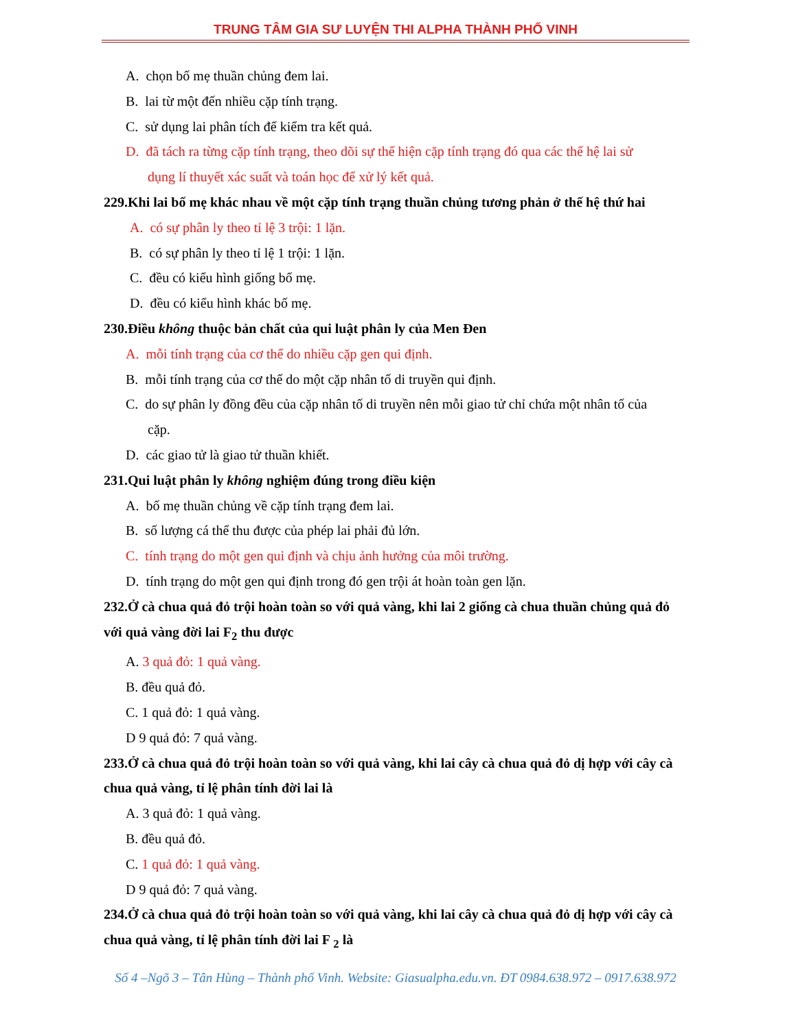TRUNG TÂM GIA SƯ LUYỆN THI ALPHA THÀNH PHỐ VINH
A. chọn bố mẹ thuần chủng đem lai.
B. lai từ một đến nhiều cặp tính trạng.
C. sử dụng lai phân tích để kiểm tra kết quả.
D. đã tách ra từng cặp tính trạng, theo dõi sự thể hiện cặp tính trạng đó qua các thế hệ lai sử
dụng lí thuyết xác suất và toán học để xử lý kết quả.
229.Khi lai bố mẹ khác nhau về một cặp tính trạng thuần chủng tương phản ở thế hệ thứ hai
A. có sự phân ly theo tỉ lệ 3 trội: 1 lặn.
B. có sự phân ly theo tỉ lệ 1 trội: 1 lặn.
C. đều có kiểu hình giống bố mẹ.
D. đều có kiểu hình khác bố mẹ.
230.Điều không thuộc bản chất của qui luật phân ly của Men Đen
A. mỗi tính trạng của cơ thể do nhiều cặp gen qui định.
B. mỗi tính trạng của cơ thể do một cặp nhân tố di truyền qui định.
C. do sự phân ly đồng đều của cặp nhân tố di truyền nên mỗi giao tử chỉ chứa một nhân tố của
cặp.
D. các giao tử là giao tử thuần khiết.
231.Qui luật phân ly không nghiệm đúng trong điều kiện
A. bố mẹ thuần chủng về cặp tính trạng đem lai.
B. số lượng cá thể thu được của phép lai phải đủ lớn.
C. tính trạng do một gen qui định và chịu ảnh hưởng của môi trường.
D. tính trạng do một gen qui định trong đó gen trội át hoàn toàn gen lặn.
232.Ở cà chua quả đỏ trội hoàn toàn so với quả vàng, khi lai 2 giống cà chua thuần chủng quả đỏ với quả vàng đời lai F<sub>2</sub> thu được
A. 3 quả đỏ: 1 quả vàng.
B. đều quả đỏ.
C. 1 quả đỏ: 1 quả vàng.
D 9 quả đỏ: 7 quả vàng.
233.Ở cà chua quả đỏ trội hoàn toàn so với quả vàng, khi lai cây cà chua quả đỏ dị hợp với cây cà chua quả vàng, tỉ lệ phân tính đời lai là
A. 3 quả đỏ: 1 quả vàng.
B. đều quả đỏ.
C. 1 quả đỏ: 1 quả vàng.
D 9 quả đỏ: 7 quả vàng.
234.Ở cà chua quả đỏ trội hoàn toàn so với quả vàng, khi lai cây cà chua quả đỏ dị hợp với cây cà chua quả vàng, tỉ lệ phân tính đời lai F <sub>2</sub> là
Số 4 –Ngõ 3 – Tân Hùng – Thành phố Vinh. Website: Giasualpha.edu.vn. ĐT 0984.638.972 – 0917.638.972